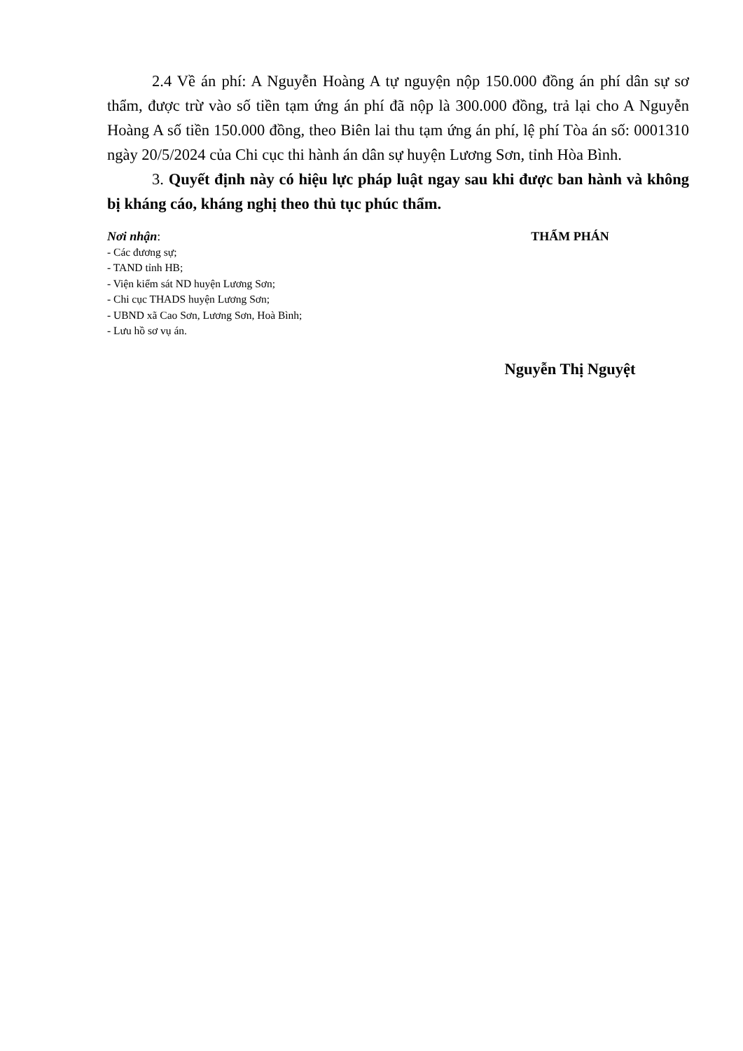2.4 Về án phí: A Nguyễn Hoàng A tự nguyện nộp 150.000 đồng án phí dân sự sơ thẩm, được trừ vào số tiền tạm ứng án phí đã nộp là 300.000 đồng, trả lại cho A Nguyễn Hoàng A số tiền 150.000 đồng, theo Biên lai thu tạm ứng án phí, lệ phí Tòa án số: 0001310 ngày 20/5/2024 của Chi cục thi hành án dân sự huyện Lương Sơn, tỉnh Hòa Bình.
3. Quyết định này có hiệu lực pháp luật ngay sau khi được ban hành và không bị kháng cáo, kháng nghị theo thủ tục phúc thẩm.
Nơi nhận:
- Các đương sự;
- TAND tỉnh HB;
- Viện kiểm sát ND huyện Lương Sơn;
- Chi cục THADS huyện Lương Sơn;
- UBND xã Cao Sơn, Lương Sơn, Hoà Bình;
- Lưu hồ sơ vụ án.
THẨM PHÁN
Nguyễn Thị Nguyệt